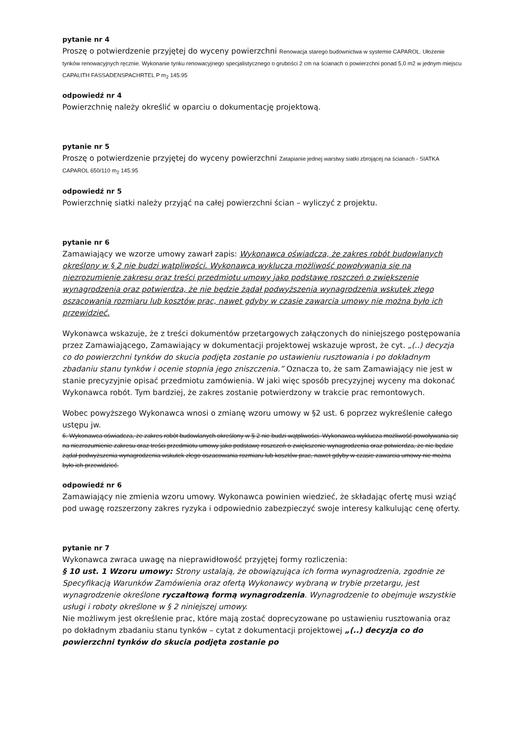pytanie nr 4
Proszę o potwierdzenie przyjętej do wyceny powierzchni Renowacja starego budownictwa w systemie CAPAROL. Ułożenie tynków renowacyjnych ręcznie. Wykonanie tynku renowacyjnego specjalistycznego o grubości 2 cm na ścianach o powierzchni ponad 5,0 m2 w jednym miejscu CAPALITH FASSADENSPACHRTEL P m<sub>2</sub> 145.95
odpowiedź nr 4
Powierzchnię należy określić w oparciu o dokumentację projektową.
pytanie nr 5
Proszę o potwierdzenie przyjętej do wyceny powierzchni Zatapianie jednej warstwy siatki zbrojącej na ścianach - SIATKA CAPAROL 650/110 m<sub>2</sub> 145.95
odpowiedź nr 5
Powierzchnię siatki należy przyjąć na całej powierzchni ścian – wyliczyć z projektu.
pytanie nr 6
Zamawiający we wzorze umowy zawarł zapis: Wykonawca oświadcza, że zakres robót budowlanych określony w § 2 nie budzi wątpliwości. Wykonawca wyklucza możliwość powoływania się na niezrozumienie zakresu oraz treści przedmiotu umowy jako podstawę roszczeń o zwiększenie wynagrodzenia oraz potwierdza, że nie będzie żądał podwyższenia wynagrodzenia wskutek złego oszacowania rozmiaru lub kosztów prac, nawet gdyby w czasie zawarcia umowy nie można było ich przewidzieć.
Wykonawca wskazuje, że z treści dokumentów przetargowych załączonych do niniejszego postępowania przez Zamawiającego, Zamawiający w dokumentacji projektowej wskazuje wprost, że cyt. „(..) decyzja co do powierzchni tynków do skucia podjęta zostanie po ustawieniu rusztowania i po dokładnym zbadaniu stanu tynków i ocenie stopnia jego zniszczenia.” Oznacza to, że sam Zamawiający nie jest w stanie precyzyjnie opisać przedmiotu zamówienia. W jaki więc sposób precyzyjnej wyceny ma dokonać Wykonawca robót. Tym bardziej, że zakres zostanie potwierdzony w trakcie prac remontowych.
Wobec powyższego Wykonawca wnosi o zmianę wzoru umowy w §2 ust. 6 poprzez wykreślenie całego ustępu jw.
6. Wykonawca oświadcza, że zakres robót budowlanych określony w § 2 nie budzi wątpliwości. Wykonawca wyklucza możliwość powoływania się na niezrozumienie zakresu oraz treści przedmiotu umowy jako podstawę roszczeń o zwiększenie wynagrodzenia oraz potwierdza, że nie będzie żądał podwyższenia wynagrodzenia wskutek złego oszacowania rozmiaru lub kosztów prac, nawet gdyby w czasie zawarcia umowy nie można było ich przewidzieć.
odpowiedź nr 6
Zamawiający nie zmienia wzoru umowy. Wykonawca powinien wiedzieć, że składając ofertę musi wziąć pod uwagę rozszerzony zakres ryzyka i odpowiednio zabezpieczyć swoje interesy kalkulując cenę oferty.
pytanie nr 7
Wykonawca zwraca uwagę na nieprawidłowość przyjętej formy rozliczenia:
§ 10 ust. 1 Wzoru umowy: Strony ustalają, że obowiązująca ich forma wynagrodzenia, zgodnie ze Specyfikacją Warunków Zamówienia oraz ofertą Wykonawcy wybraną w trybie przetargu, jest wynagrodzenie określone ryczałtową formą wynagrodzenia. Wynagrodzenie to obejmuje wszystkie usługi i roboty określone w § 2 niniejszej umowy.
Nie możliwym jest określenie prac, które mają zostać doprecyzowane po ustawieniu rusztowania oraz po dokładnym zbadaniu stanu tynków – cytat z dokumentacji projektowej „(..) decyzja co do powierzchni tynków do skucia podjęta zostanie po